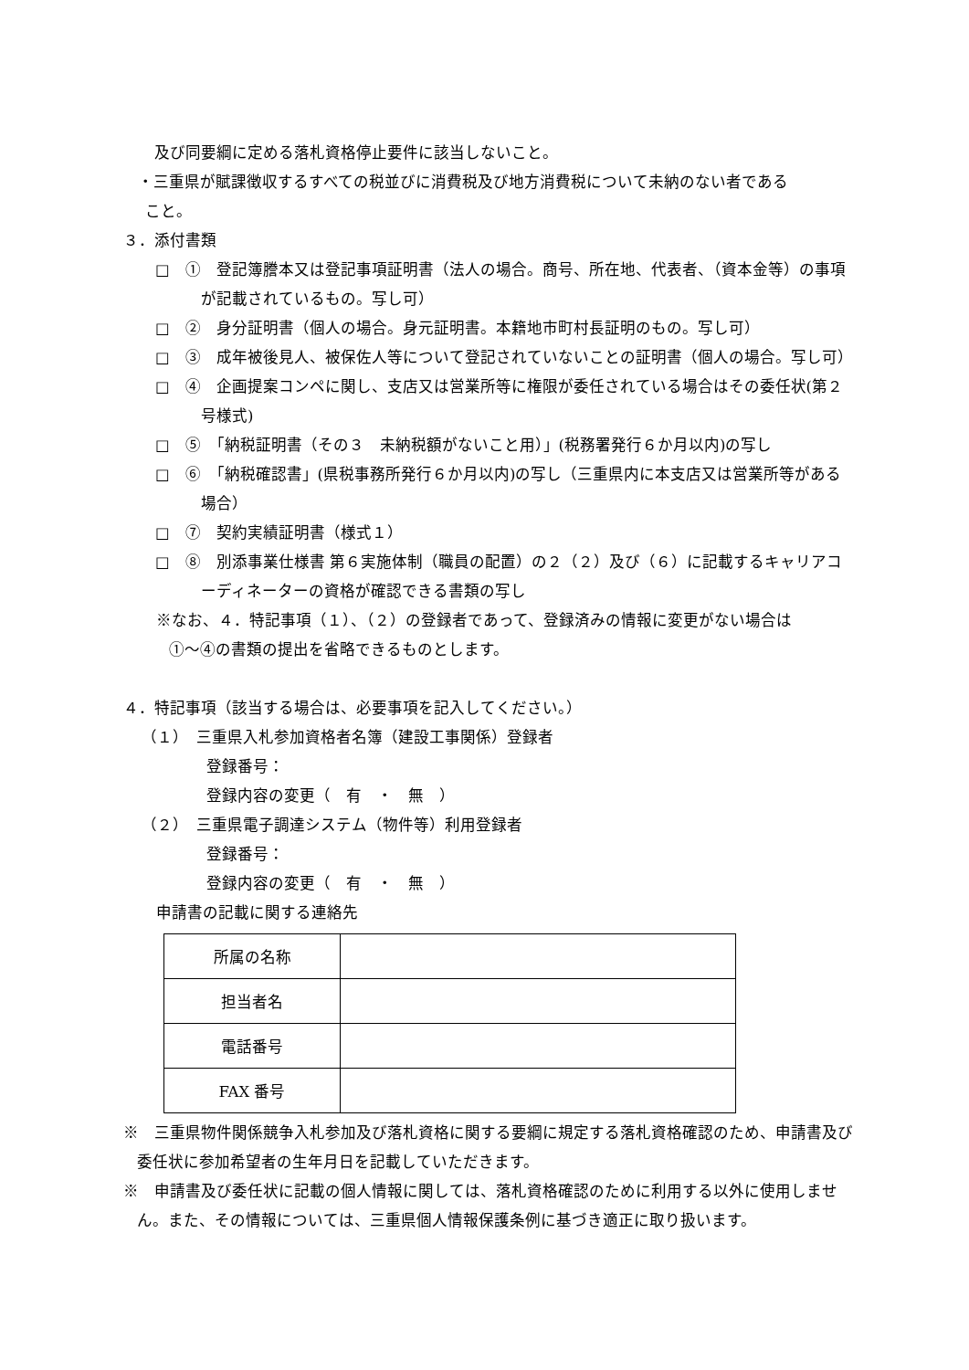及び同要綱に定める落札資格停止要件に該当しないこと。
・三重県が賦課徴収するすべての税並びに消費税及び地方消費税について未納のない者である
こと。
３．添付書類
□　①　登記簿謄本又は登記事項証明書（法人の場合。商号、所在地、代表者、（資本金等）の事項が記載されているもの。写し可）
□　②　身分証明書（個人の場合。身元証明書。本籍地市町村長証明のもの。写し可）
□　③　成年被後見人、被保佐人等について登記されていないことの証明書（個人の場合。写し可）
□　④　企画提案コンペに関し、支店又は営業所等に権限が委任されている場合はその委任状(第２号様式)
□　⑤　「納税証明書（その３　未納税額がないこと用）」(税務署発行６か月以内)の写し
□　⑥　「納税確認書」(県税事務所発行６か月以内)の写し（三重県内に本支店又は営業所等がある場合）
□　⑦　契約実績証明書（様式１）
□　⑧　別添事業仕様書 第６実施体制（職員の配置）の２（２）及び（６）に記載するキャリアコーディネーターの資格が確認できる書類の写し
※なお、４．特記事項（１）、（２）の登録者であって、登録済みの情報に変更がない場合は
①～④の書類の提出を省略できるものとします。
４．特記事項（該当する場合は、必要事項を記入してください。）
（１）　三重県入札参加資格者名簿（建設工事関係）登録者
登録番号：
登録内容の変更（　有　・　無　）
（２）　三重県電子調達システム（物件等）利用登録者
登録番号：
登録内容の変更（　有　・　無　）
申請書の記載に関する連絡先
| 所属の名称 | |
| 担当者名 | |
| 電話番号 | |
| FAX 番号 | |
※　三重県物件関係競争入札参加及び落札資格に関する要綱に規定する落札資格確認のため、申請書及び委任状に参加希望者の生年月日を記載していただきます。
※　申請書及び委任状に記載の個人情報に関しては、落札資格確認のために利用する以外に使用しません。また、その情報については、三重県個人情報保護条例に基づき適正に取り扱います。